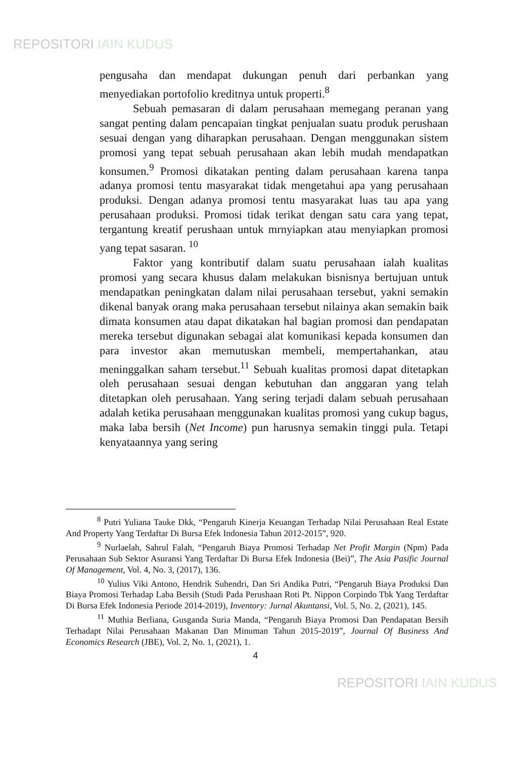REPOSITORI IAIN KUDUS
pengusaha dan mendapat dukungan penuh dari perbankan yang menyediakan portofolio kreditnya untuk properti.<sup>8</sup>
Sebuah pemasaran di dalam perusahaan memegang peranan yang sangat penting dalam pencapaian tingkat penjualan suatu produk perushaan sesuai dengan yang diharapkan perusahaan. Dengan menggunakan sistem promosi yang tepat sebuah perusahaan akan lebih mudah mendapatkan konsumen.<sup>9</sup> Promosi dikatakan penting dalam perusahaan karena tanpa adanya promosi tentu masyarakat tidak mengetahui apa yang perusahaan produksi. Dengan adanya promosi tentu masyarakat luas tau apa yang perusahaan produksi. Promosi tidak terikat dengan satu cara yang tepat, tergantung kreatif perushaan untuk mrnyiapkan atau menyiapkan promosi yang tepat sasaran. <sup>10</sup>
Faktor yang kontributif dalam suatu perusahaan ialah kualitas promosi yang secara khusus dalam melakukan bisnisnya bertujuan untuk mendapatkan peningkatan dalam nilai perusahaan tersebut, yakni semakin dikenal banyak orang maka perusahaan tersebut nilainya akan semakin baik dimata konsumen atau dapat dikatakan hal bagian promosi dan pendapatan mereka tersebut digunakan sebagai alat komunikasi kepada konsumen dan para investor akan memutuskan membeli, mempertahankan, atau meninggalkan saham tersebut.<sup>11</sup> Sebuah kualitas promosi dapat ditetapkan oleh perusahaan sesuai dengan kebutuhan dan anggaran yang telah ditetapkan oleh perusahaan. Yang sering terjadi dalam sebuah perusahaan adalah ketika perusahaan menggunakan kualitas promosi yang cukup bagus, maka laba bersih (Net Income) pun harusnya semakin tinggi pula. Tetapi kenyataannya yang sering
<sup>8</sup> Putri Yuliana Tauke Dkk, “Pengaruh Kinerja Keuangan Terhadap Nilai Perusahaan Real Estate And Property Yang Terdaftar Di Bursa Efek Indonesia Tahun 2012-2015”, 920.
<sup>9</sup> Nurlaelah, Sahrul Falah, “Pengaruh Biaya Promosi Terhadap Net Profit Margin (Npm) Pada Perusahaan Sub Sektor Asuransi Yang Terdaftar Di Bursa Efek Indonesia (Bei)”, The Asia Pasific Journal Of Management, Vol. 4, No. 3, (2017), 136.
<sup>10</sup> Yulius Viki Antono, Hendrik Suhendri, Dan Sri Andika Putri, “Pengaruh Biaya Produksi Dan Biaya Promosi Terhadap Laba Bersih (Studi Pada Perushaan Roti Pt. Nippon Corpindo Tbk Yang Terdaftar Di Bursa Efek Indonesia Periode 2014-2019), Inventory: Jurnal Akuntansi, Vol. 5, No. 2, (2021), 145.
<sup>11</sup> Muthia Berliana, Gusganda Suria Manda, “Pengaruh Biaya Promosi Dan Pendapatan Bersih Terhadapt Nilai Perusahaan Makanan Dan Minuman Tahun 2015-2019”, Journal Of Business And Economics Research (JBE), Vol. 2, No. 1, (2021), 1.
4
REPOSITORI IAIN KUDUS